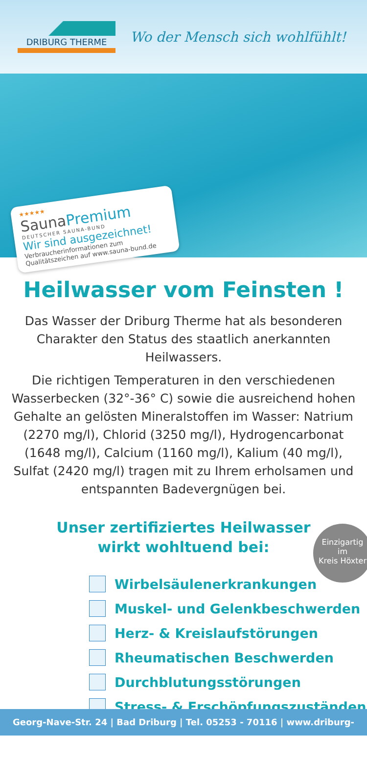DRIBURG THERME
Wo der Mensch sich wohlfühlt!
★★★★★
SaunaPremium
DEUTSCHER SAUNA-BUND
Wir sind ausgezeichnet!
Verbraucherinformationen zum Qualitätszeichen auf www.sauna-bund.de
Heilwasser vom Feinsten !
Das Wasser der Driburg Therme hat als besonderen Charakter den Status des staatlich anerkannten Heilwassers.
Die richtigen Temperaturen in den verschiedenen Wasserbecken (32°-36° C) sowie die ausreichend hohen Gehalte an gelösten Mineralstoffen im Wasser: Natrium (2270 mg/l), Chlorid (3250 mg/l), Hydrogencarbonat (1648 mg/l), Calcium (1160 mg/l), Kalium (40 mg/l), Sulfat (2420 mg/l) tragen mit zu Ihrem erholsamen und entspannten Badevergnügen bei.
Unser zertifiziertes Heilwasser
wirkt wohltuend bei:
Einzigartig
im
Kreis Höxter
Wirbelsäulenerkrankungen
Muskel- und Gelenkbeschwerden
Herz- & Kreislaufstörungen
Rheumatischen Beschwerden
Durchblutungsstörungen
Stress- & Erschöpfungszuständen
Georg-Nave-Str. 24 | Bad Driburg | Tel. 05253 - 70116 | www.driburg-therme.de